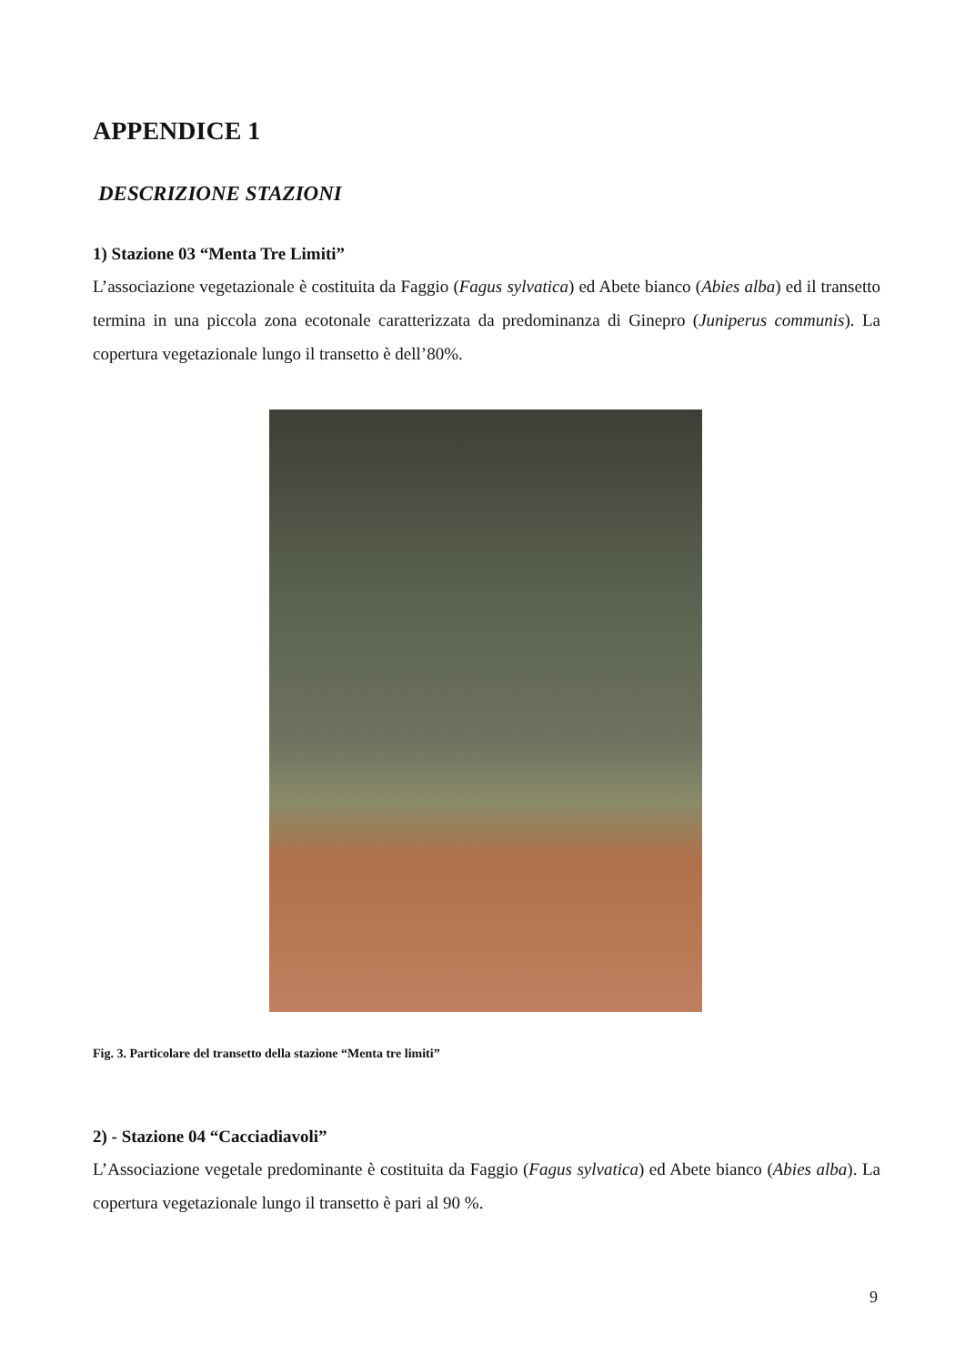APPENDICE 1
DESCRIZIONE STAZIONI
1) Stazione 03 “Menta Tre Limiti”
L’associazione vegetazionale è costituita da Faggio (Fagus sylvatica) ed Abete bianco (Abies alba) ed il transetto termina in una piccola zona ecotonale caratterizzata da predominanza di Ginepro (Juniperus communis). La copertura vegetazionale lungo il transetto è dell’80%.
Fig. 3. Particolare del transetto della stazione “Menta tre limiti”
2) - Stazione 04 “Cacciadiavoli”
L’Associazione vegetale predominante è costituita da Faggio (Fagus sylvatica) ed Abete bianco (Abies alba). La copertura vegetazionale lungo il transetto è pari al 90 %.
9